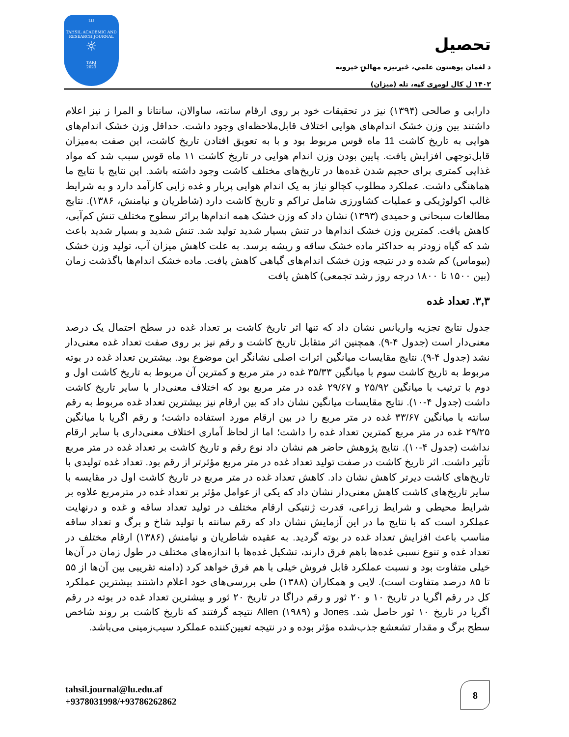LU
TAHSIL ACADEMIC AND RESEARCH JOURNAL
☼
TARJ
2023
تحصیل
د لغمان پوهنتون علمي، څېړنیزه مهالنۍ خپرونه
۱۴۰۲ ل کال لومړی ګڼه، تله (میزان)
دارابی و صالحی (۱۳۹۴) نیز در تحقیقات خود بر روی ارقام سانته، ساوالان، سانتانا و المرا ز نیز اعلام داشتند بین وزن خشک اندام‌های هوایی اختلاف قابل‌ملاحظه‌ای وجود داشت. حداقل وزن خشک اندام‌های هوایی به تاریخ کاشت 11 ماه قوس مربوط بود و با به تعویق افتادن تاریخ کاشت، این صفت به‌میزان قابل‌توجهی افزایش یافت. پایین بودن وزن اندام هوایی در تاریخ کاشت ۱۱ ماه قوس سبب شد که مواد غذایی کمتری برای حجیم شدن غده‌ها در تاریخ‌های مختلف کاشت وجود داشته باشد. این نتایج با نتایج ما هماهنگی داشت. عملکرد مطلوب کچالو نیاز به یک اندام هوایی پربار و غده زایی کارآمد دارد و به شرایط غالب اکولوژیکی و عملیات کشاورزی شامل تراکم و تاریخ کاشت دارد (شاطریان و نیامنش، ۱۳۸۶). نتایج مطالعات سبحانی و حمیدی (۱۳۹۳) نشان داد که وزن خشک همه اندام‌ها براثر سطوح مختلف تنش کم‌آبی، کاهش یافت. کمترین وزن خشک اندام‌ها در تنش بسیار شدید تولید شد. تنش شدید و بسیار شدید باعث شد که گیاه زودتر به حداکثر ماده خشک ساقه و ریشه برسد. به علت کاهش میزان آب، تولید وزن خشک (بیوماس) کم شده و در نتیجه وزن خشک اندام‌های گیاهی کاهش یافت. ماده خشک اندام‌ها باگذشت زمان (بین ۱۵۰۰ تا ۱۸۰۰ درجه روز رشد تجمعی) کاهش یافت
۳,۳. تعداد غده
جدول نتایج تجزیه واریانس نشان داد که تنها اثر تاریخ کاشت بر تعداد غده در سطح احتمال یک درصد معنی‌دار است (جدول ۴-۹). همچنین اثر متقابل تاریخ کاشت و رقم نیز بر روی صفت تعداد غده معنی‌دار نشد (جدول ۴-۹). نتایج مقایسات میانگین اثرات اصلی نشانگر این موضوع بود. بیشترین تعداد غده در بوته مربوط به تاریخ کاشت سوم با میانگین ۳۵/۳۳ غده در متر مربع و کمترین آن مربوط به تاریخ کاشت اول و دوم با ترتیب با میانگین ۲۵/۹۲ و ۲۹/۶۷ غده در متر مربع بود که اختلاف معنی‌دار با سایر تاریخ کاشت داشت (جدول ۴-۱۰). نتایج مقایسات میانگین نشان داد که بین ارقام نیز بیشترین تعداد غده مربوط به رقم سانته با میانگین ۳۳/۶۷ غده در متر مربع را در بین ارقام مورد استفاده داشت؛ و رقم اگریا با میانگین ۲۹/۲۵ غده در متر مربع کمترین تعداد غده را داشت؛ اما از لحاظ آماری اختلاف معنی‌داری با سایر ارقام نداشت (جدول ۴-۱۰). نتایج پژوهش حاضر هم نشان داد نوع رقم و تاریخ کاشت بر تعداد غده در متر مربع تأثیر داشت. اثر تاریخ کاشت در صفت تولید تعداد غده در متر مربع مؤثرتر از رقم بود. تعداد غده تولیدی با تاریخ‌های کاشت دیرتر کاهش نشان داد. کاهش تعداد غده در متر مربع در تاریخ کاشت اول در مقایسه با سایر تاریخ‌های کاشت کاهش معنی‌دار نشان داد که یکی از عوامل مؤثر بر تعداد غده در مترمربع علاوه بر شرایط محیطی و شرایط زراعی، قدرت ژنتیکی ارقام مختلف در تولید تعداد ساقه و غده و درنهایت عملکرد است که با نتایج ما در این آزمایش نشان داد که رقم سانته با تولید شاخ و برگ و تعداد ساقه مناسب باعث افزایش تعداد غده در بوته گردید. به عقیده شاطریان و نیامنش (۱۳۸۶) ارقام مختلف در تعداد غده و تنوع نسبی غده‌ها باهم فرق دارند، تشکیل غده‌ها با اندازه‌های مختلف در طول زمان در آن‌ها خیلی متفاوت بود و نسبت عملکرد قابل فروش خیلی با هم فرق خواهد کرد (دامنه تقریبی بین آن‌ها از ۵۵ تا ۸۵ درصد متفاوت است). لایی و همکاران (۱۳۸۸) طی بررسی‌های خود اعلام داشتند بیشترین عملکرد کل در رقم اگریا در تاریخ ۱۰ و ۲۰ ثور و رقم دراگا در تاریخ ۲۰ ثور و بیشترین تعداد غده در بوته در رقم اگریا در تاریخ ۱۰ ثور حاصل شد. Jones و Allen (۱۹۸۹) نتیجه گرفتند که تاریخ کاشت بر روند شاخص سطح برگ و مقدار تشعشع جذب‌شده مؤثر بوده و در نتیجه تعیین‌کننده عملکرد سیب‌زمینی می‌باشد.
tahsil.journal@lu.edu.af
+9378031998/+93786262862
8